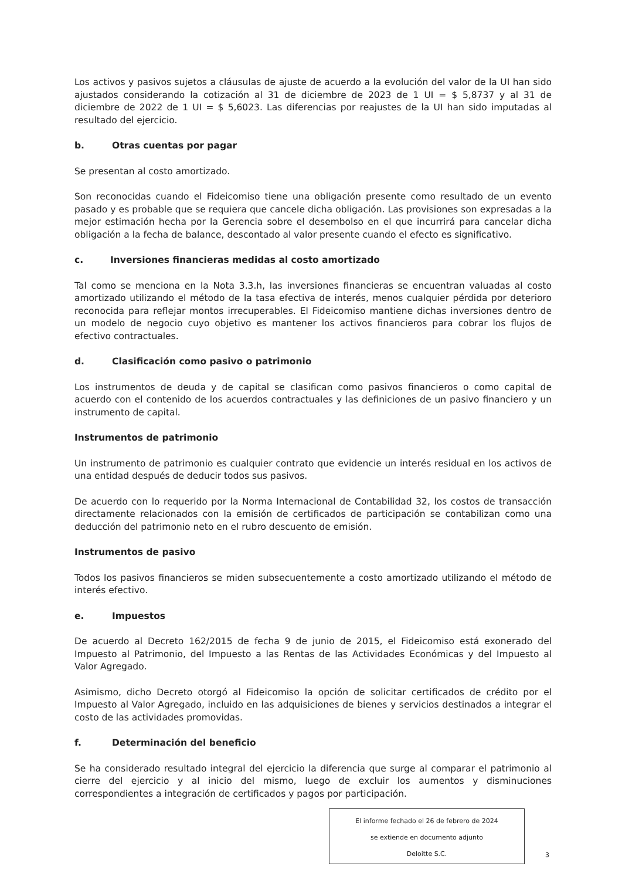Los activos y pasivos sujetos a cláusulas de ajuste de acuerdo a la evolución del valor de la UI han sido ajustados considerando la cotización al 31 de diciembre de 2023 de 1 UI = $ 5,8737 y al 31 de diciembre de 2022 de 1 UI = $ 5,6023. Las diferencias por reajustes de la UI han sido imputadas al resultado del ejercicio.
b. Otras cuentas por pagar
Se presentan al costo amortizado.
Son reconocidas cuando el Fideicomiso tiene una obligación presente como resultado de un evento pasado y es probable que se requiera que cancele dicha obligación. Las provisiones son expresadas a la mejor estimación hecha por la Gerencia sobre el desembolso en el que incurrirá para cancelar dicha obligación a la fecha de balance, descontado al valor presente cuando el efecto es significativo.
c. Inversiones financieras medidas al costo amortizado
Tal como se menciona en la Nota 3.3.h, las inversiones financieras se encuentran valuadas al costo amortizado utilizando el método de la tasa efectiva de interés, menos cualquier pérdida por deterioro reconocida para reflejar montos irrecuperables. El Fideicomiso mantiene dichas inversiones dentro de un modelo de negocio cuyo objetivo es mantener los activos financieros para cobrar los flujos de efectivo contractuales.
d. Clasificación como pasivo o patrimonio
Los instrumentos de deuda y de capital se clasifican como pasivos financieros o como capital de acuerdo con el contenido de los acuerdos contractuales y las definiciones de un pasivo financiero y un instrumento de capital.
Instrumentos de patrimonio
Un instrumento de patrimonio es cualquier contrato que evidencie un interés residual en los activos de una entidad después de deducir todos sus pasivos.
De acuerdo con lo requerido por la Norma Internacional de Contabilidad 32, los costos de transacción directamente relacionados con la emisión de certificados de participación se contabilizan como una deducción del patrimonio neto en el rubro descuento de emisión.
Instrumentos de pasivo
Todos los pasivos financieros se miden subsecuentemente a costo amortizado utilizando el método de interés efectivo.
e. Impuestos
De acuerdo al Decreto 162/2015 de fecha 9 de junio de 2015, el Fideicomiso está exonerado del Impuesto al Patrimonio, del Impuesto a las Rentas de las Actividades Económicas y del Impuesto al Valor Agregado.
Asimismo, dicho Decreto otorgó al Fideicomiso la opción de solicitar certificados de crédito por el Impuesto al Valor Agregado, incluido en las adquisiciones de bienes y servicios destinados a integrar el costo de las actividades promovidas.
f. Determinación del beneficio
Se ha considerado resultado integral del ejercicio la diferencia que surge al comparar el patrimonio al cierre del ejercicio y al inicio del mismo, luego de excluir los aumentos y disminuciones correspondientes a integración de certificados y pagos por participación.
El informe fechado el 26 de febrero de 2024
se extiende en documento adjunto
Deloitte S.C.
3